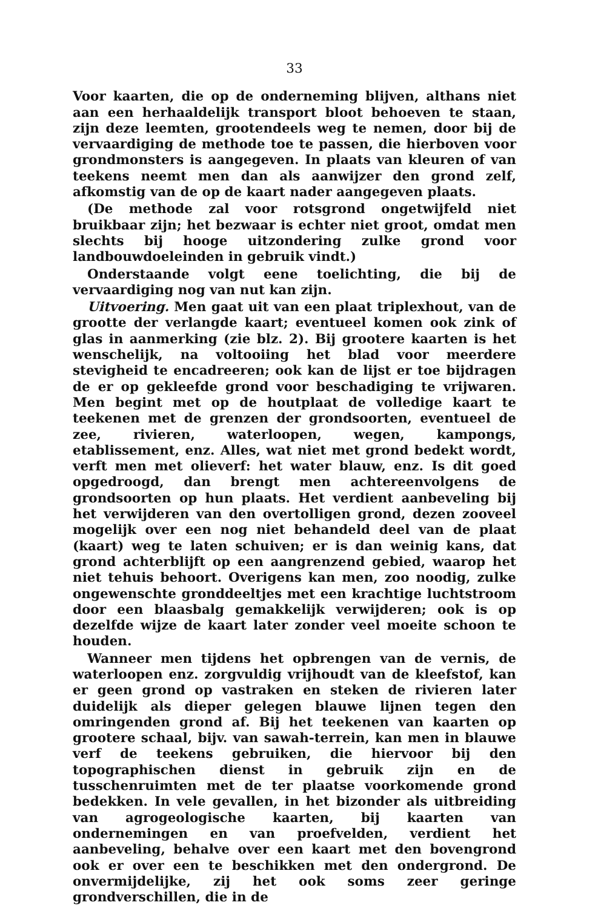33
Voor kaarten, die op de onderneming blijven, althans niet aan een herhaaldelijk transport bloot behoeven te staan, zijn deze leemten, grootendeels weg te nemen, door bij de vervaardiging de methode toe te passen, die hierboven voor grondmonsters is aangegeven. In plaats van kleuren of van teekens neemt men dan als aanwijzer den grond zelf, afkomstig van de op de kaart nader aangegeven plaats.
(De methode zal voor rotsgrond ongetwijfeld niet bruikbaar zijn; het bezwaar is echter niet groot, omdat men slechts bij hooge uitzondering zulke grond voor landbouwdoeleinden in gebruik vindt.)
Onderstaande volgt eene toelichting, die bij de vervaardiging nog van nut kan zijn.
Uitvoering. Men gaat uit van een plaat triplexhout, van de grootte der verlangde kaart; eventueel komen ook zink of glas in aanmerking (zie blz. 2). Bij grootere kaarten is het wenschelijk, na voltooiing het blad voor meerdere stevigheid te encadreeren; ook kan de lijst er toe bijdragen de er op gekleefde grond voor beschadiging te vrijwaren. Men begint met op de houtplaat de volledige kaart te teekenen met de grenzen der grondsoorten, eventueel de zee, rivieren, waterloopen, wegen, kampongs, etablissement, enz. Alles, wat niet met grond bedekt wordt, verft men met olieverf: het water blauw, enz. Is dit goed opgedroogd, dan brengt men achtereenvolgens de grondsoorten op hun plaats. Het verdient aanbeveling bij het verwijderen van den overtolligen grond, dezen zooveel mogelijk over een nog niet behandeld deel van de plaat (kaart) weg te laten schuiven; er is dan weinig kans, dat grond achterblijft op een aangrenzend gebied, waarop het niet tehuis behoort. Overigens kan men, zoo noodig, zulke ongewenschte gronddeeltjes met een krachtige luchtstroom door een blaasbalg gemakkelijk verwijderen; ook is op dezelfde wijze de kaart later zonder veel moeite schoon te houden.
Wanneer men tijdens het opbrengen van de vernis, de waterloopen enz. zorgvuldig vrijhoudt van de kleefstof, kan er geen grond op vastraken en steken de rivieren later duidelijk als dieper gelegen blauwe lijnen tegen den omringenden grond af. Bij het teekenen van kaarten op grootere schaal, bijv. van sawah-terrein, kan men in blauwe verf de teekens gebruiken, die hiervoor bij den topographischen dienst in gebruik zijn en de tusschenruimten met de ter plaatse voorkomende grond bedekken. In vele gevallen, in het bizonder als uitbreiding van agrogeologische kaarten, bij kaarten van ondernemingen en van proefvelden, verdient het aanbeveling, behalve over een kaart met den bovengrond ook er over een te beschikken met den ondergrond. De onvermijdelijke, zij het ook soms zeer geringe grondverschillen, die in de